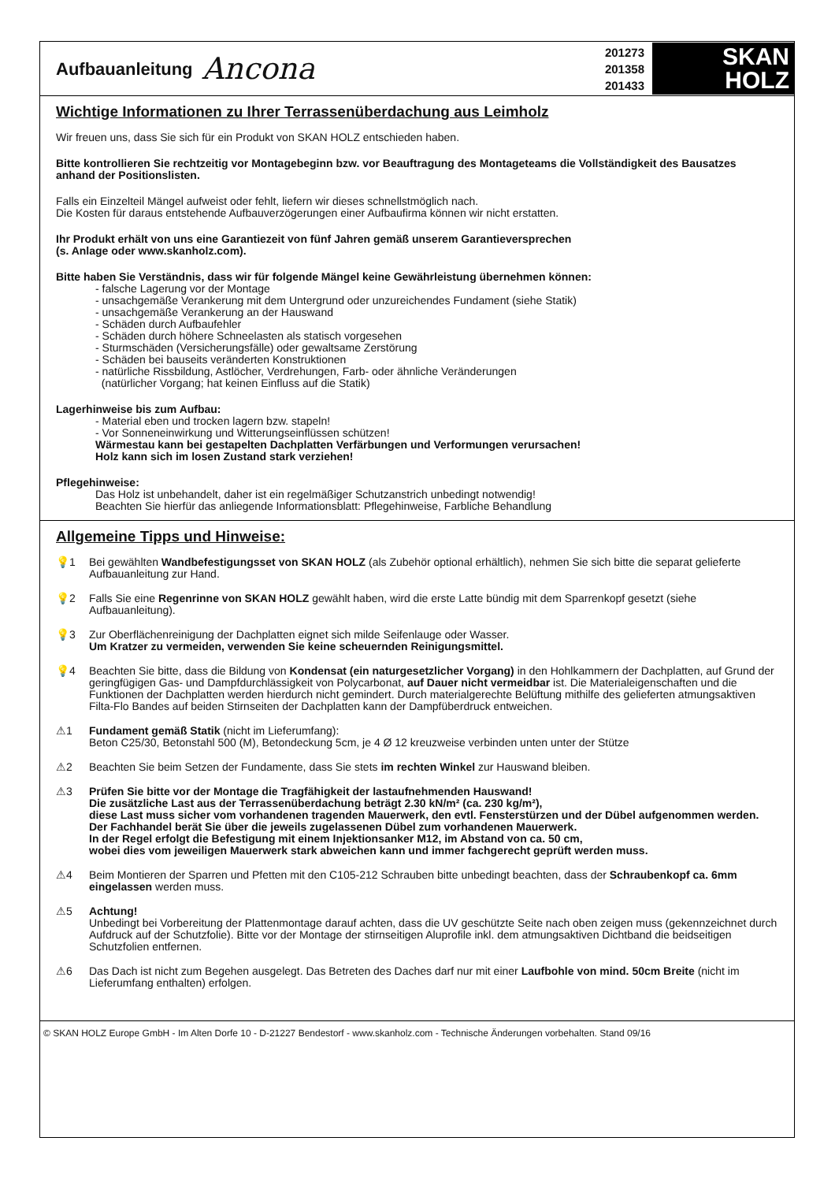Aufbauanleitung Ancona
201273
201358
201433
SKAN
HOLZ
Wichtige Informationen zu Ihrer Terrassenüberdachung aus Leimholz
Wir freuen uns, dass Sie sich für ein Produkt von SKAN HOLZ entschieden haben.
Bitte kontrollieren Sie rechtzeitig vor Montagebeginn bzw. vor Beauftragung des Montageteams die Vollständigkeit des Bausatzes anhand der Positionslisten.
Falls ein Einzelteil Mängel aufweist oder fehlt, liefern wir dieses schnellstmöglich nach.
Die Kosten für daraus entstehende Aufbauverzögerungen einer Aufbaufirma können wir nicht erstatten.
Ihr Produkt erhält von uns eine Garantiezeit von fünf Jahren gemäß unserem Garantieversprechen
(s. Anlage oder www.skanholz.com).
Bitte haben Sie Verständnis, dass wir für folgende Mängel keine Gewährleistung übernehmen können:
- falsche Lagerung vor der Montage
- unsachgemäße Verankerung mit dem Untergrund oder unzureichendes Fundament (siehe Statik)
- unsachgemäße Verankerung an der Hauswand
- Schäden durch Aufbaufehler
- Schäden durch höhere Schneelasten als statisch vorgesehen
- Sturmschäden (Versicherungsfälle) oder gewaltsame Zerstörung
- Schäden bei bauseits veränderten Konstruktionen
- natürliche Rissbildung, Astlöcher, Verdrehungen, Farb- oder ähnliche Veränderungen
(natürlicher Vorgang; hat keinen Einfluss auf die Statik)
Lagerhinweise bis zum Aufbau:
- Material eben und trocken lagern bzw. stapeln!
- Vor Sonneneinwirkung und Witterungseinflüssen schützen!
Wärmestau kann bei gestapelten Dachplatten Verfärbungen und Verformungen verursachen!
Holz kann sich im losen Zustand stark verziehen!
Pflegehinweise:
Das Holz ist unbehandelt, daher ist ein regelmäßiger Schutzanstrich unbedingt notwendig!
Beachten Sie hierfür das anliegende Informationsblatt: Pflegehinweise, Farbliche Behandlung
Allgemeine Tipps und Hinweise:
💡1 Bei gewählten Wandbefestigungsset von SKAN HOLZ (als Zubehör optional erhältlich), nehmen Sie sich bitte die separat gelieferte Aufbauanleitung zur Hand.
💡2 Falls Sie eine Regenrinne von SKAN HOLZ gewählt haben, wird die erste Latte bündig mit dem Sparrenkopf gesetzt (siehe Aufbauanleitung).
💡3 Zur Oberflächenreinigung der Dachplatten eignet sich milde Seifenlauge oder Wasser.
Um Kratzer zu vermeiden, verwenden Sie keine scheuernden Reinigungsmittel.
💡4 Beachten Sie bitte, dass die Bildung von Kondensat (ein naturgesetzlicher Vorgang) in den Hohlkammern der Dachplatten, auf Grund der geringfügigen Gas- und Dampfdurchlässigkeit von Polycarbonat, auf Dauer nicht vermeidbar ist. Die Materialeigenschaften und die Funktionen der Dachplatten werden hierdurch nicht gemindert. Durch materialgerechte Belüftung mithilfe des gelieferten atmungsaktiven Filta-Flo Bandes auf beiden Stirnseiten der Dachplatten kann der Dampfüberdruck entweichen.
⚠1 Fundament gemäß Statik (nicht im Lieferumfang):
Beton C25/30, Betonstahl 500 (M), Betondeckung 5cm, je 4 Ø 12 kreuzweise verbinden unten unter der Stütze
⚠2 Beachten Sie beim Setzen der Fundamente, dass Sie stets im rechten Winkel zur Hauswand bleiben.
⚠3 Prüfen Sie bitte vor der Montage die Tragfähigkeit der lastaufnehmenden Hauswand!
Die zusätzliche Last aus der Terrassenüberdachung beträgt 2.30 kN/m² (ca. 230 kg/m²),
diese Last muss sicher vom vorhandenen tragenden Mauerwerk, den evtl. Fensterstürzen und der Dübel aufgenommen werden.
Der Fachhandel berät Sie über die jeweils zugelassenen Dübel zum vorhandenen Mauerwerk.
In der Regel erfolgt die Befestigung mit einem Injektionsanker M12, im Abstand von ca. 50 cm,
wobei dies vom jeweiligen Mauerwerk stark abweichen kann und immer fachgerecht geprüft werden muss.
⚠4 Beim Montieren der Sparren und Pfetten mit den C105-212 Schrauben bitte unbedingt beachten, dass der Schraubenkopf ca. 6mm eingelassen werden muss.
⚠5 Achtung!
Unbedingt bei Vorbereitung der Plattenmontage darauf achten, dass die UV geschützte Seite nach oben zeigen muss (gekennzeichnet durch Aufdruck auf der Schutzfolie). Bitte vor der Montage der stirnseitigen Aluprofile inkl. dem atmungsaktiven Dichtband die beidseitigen Schutzfolien entfernen.
⚠6 Das Dach ist nicht zum Begehen ausgelegt. Das Betreten des Daches darf nur mit einer Laufbohle von mind. 50cm Breite (nicht im Lieferumfang enthalten) erfolgen.
© SKAN HOLZ Europe GmbH - Im Alten Dorfe 10 - D-21227 Bendestorf - www.skanholz.com - Technische Änderungen vorbehalten. Stand 09/16